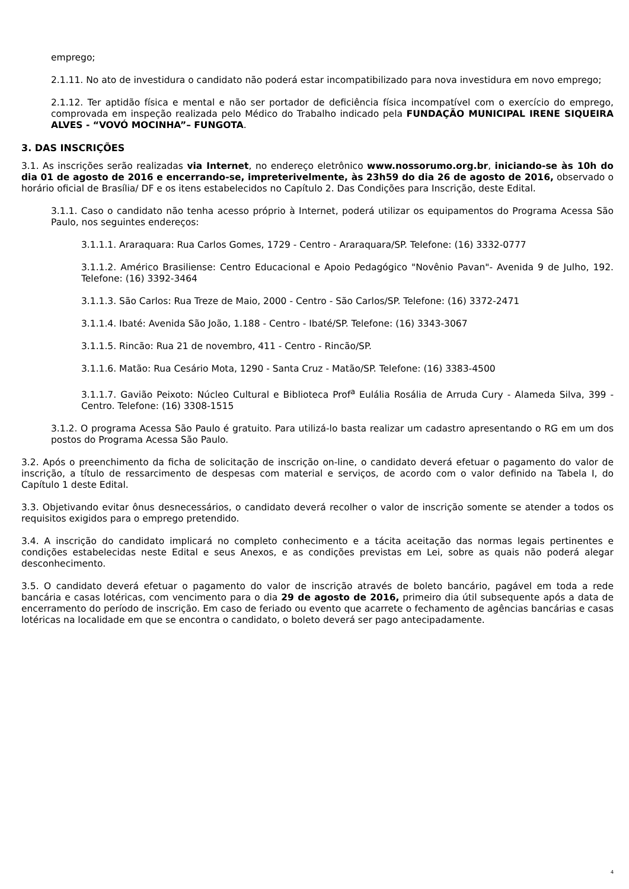emprego;
2.1.11. No ato de investidura o candidato não poderá estar incompatibilizado para nova investidura em novo emprego;
2.1.12. Ter aptidão física e mental e não ser portador de deficiência física incompatível com o exercício do emprego, comprovada em inspeção realizada pelo Médico do Trabalho indicado pela FUNDAÇÃO MUNICIPAL IRENE SIQUEIRA ALVES - “VOVÓ MOCINHA”– FUNGOTA.
3. DAS INSCRIÇÕES
3.1. As inscrições serão realizadas via Internet, no endereço eletrônico www.nossorumo.org.br, iniciando-se às 10h do dia 01 de agosto de 2016 e encerrando-se, impreterivelmente, às 23h59 do dia 26 de agosto de 2016, observado o horário oficial de Brasília/ DF e os itens estabelecidos no Capítulo 2. Das Condições para Inscrição, deste Edital.
3.1.1. Caso o candidato não tenha acesso próprio à Internet, poderá utilizar os equipamentos do Programa Acessa São Paulo, nos seguintes endereços:
3.1.1.1. Araraquara: Rua Carlos Gomes, 1729 - Centro - Araraquara/SP. Telefone: (16) 3332-0777
3.1.1.2. Américo Brasiliense: Centro Educacional e Apoio Pedagógico "Novênio Pavan"- Avenida 9 de Julho, 192. Telefone: (16) 3392-3464
3.1.1.3. São Carlos: Rua Treze de Maio, 2000 - Centro - São Carlos/SP. Telefone: (16) 3372-2471
3.1.1.4. Ibaté: Avenida São João, 1.188 - Centro - Ibaté/SP. Telefone: (16) 3343-3067
3.1.1.5. Rincão: Rua 21 de novembro, 411 - Centro - Rincão/SP.
3.1.1.6. Matão: Rua Cesário Mota, 1290 - Santa Cruz - Matão/SP. Telefone: (16) 3383-4500
3.1.1.7. Gavião Peixoto: Núcleo Cultural e Biblioteca Prof<sup>a</sup> Eulália Rosália de Arruda Cury - Alameda Silva, 399 - Centro. Telefone: (16) 3308-1515
3.1.2. O programa Acessa São Paulo é gratuito. Para utilizá-lo basta realizar um cadastro apresentando o RG em um dos postos do Programa Acessa São Paulo.
3.2. Após o preenchimento da ficha de solicitação de inscrição on-line, o candidato deverá efetuar o pagamento do valor de inscrição, a título de ressarcimento de despesas com material e serviços, de acordo com o valor definido na Tabela I, do Capítulo 1 deste Edital.
3.3. Objetivando evitar ônus desnecessários, o candidato deverá recolher o valor de inscrição somente se atender a todos os requisitos exigidos para o emprego pretendido.
3.4. A inscrição do candidato implicará no completo conhecimento e a tácita aceitação das normas legais pertinentes e condições estabelecidas neste Edital e seus Anexos, e as condições previstas em Lei, sobre as quais não poderá alegar desconhecimento.
3.5. O candidato deverá efetuar o pagamento do valor de inscrição através de boleto bancário, pagável em toda a rede bancária e casas lotéricas, com vencimento para o dia 29 de agosto de 2016, primeiro dia útil subsequente após a data de encerramento do período de inscrição. Em caso de feriado ou evento que acarrete o fechamento de agências bancárias e casas lotéricas na localidade em que se encontra o candidato, o boleto deverá ser pago antecipadamente.
4